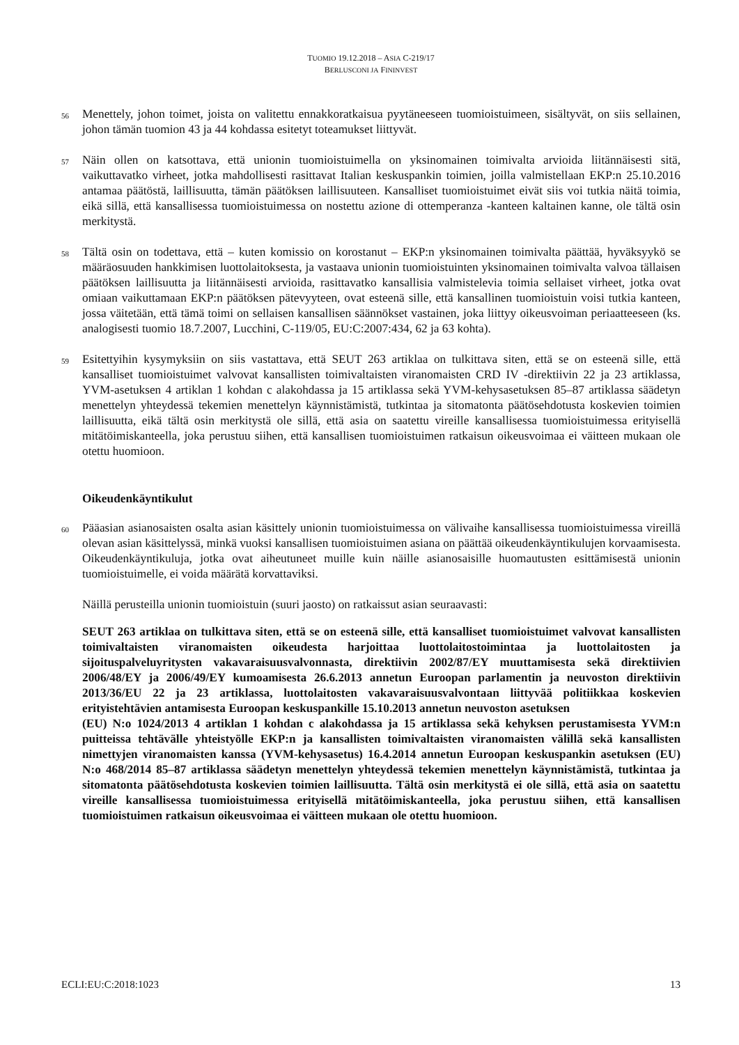TUOMIO 19.12.2018 – ASIA C-219/17
BERLUSCONI JA FININVEST
56
Menettely, johon toimet, joista on valitettu ennakkoratkaisua pyytäneeseen tuomioistuimeen, sisältyvät, on siis sellainen, johon tämän tuomion 43 ja 44 kohdassa esitetyt toteamukset liittyvät.
57
Näin ollen on katsottava, että unionin tuomioistuimella on yksinomainen toimivalta arvioida liitännäisesti sitä, vaikuttavatko virheet, jotka mahdollisesti rasittavat Italian keskuspankin toimien, joilla valmistellaan EKP:n 25.10.2016 antamaa päätöstä, laillisuutta, tämän päätöksen laillisuuteen. Kansalliset tuomioistuimet eivät siis voi tutkia näitä toimia, eikä sillä, että kansallisessa tuomioistuimessa on nostettu azione di ottemperanza -kanteen kaltainen kanne, ole tältä osin merkitystä.
58
Tältä osin on todettava, että – kuten komissio on korostanut – EKP:n yksinomainen toimivalta päättää, hyväksyykö se määräosuuden hankkimisen luottolaitoksesta, ja vastaava unionin tuomioistuinten yksinomainen toimivalta valvoa tällaisen päätöksen laillisuutta ja liitännäisesti arvioida, rasittavatko kansallisia valmistelevia toimia sellaiset virheet, jotka ovat omiaan vaikuttamaan EKP:n päätöksen pätevyyteen, ovat esteenä sille, että kansallinen tuomioistuin voisi tutkia kanteen, jossa väitetään, että tämä toimi on sellaisen kansallisen säännökset vastainen, joka liittyy oikeusvoiman periaatteeseen (ks. analogisesti tuomio 18.7.2007, Lucchini, C-119/05, EU:C:2007:434, 62 ja 63 kohta).
59
Esitettyihin kysymyksiin on siis vastattava, että SEUT 263 artiklaa on tulkittava siten, että se on esteenä sille, että kansalliset tuomioistuimet valvovat kansallisten toimivaltaisten viranomaisten CRD IV -direktiivin 22 ja 23 artiklassa, YVM-asetuksen 4 artiklan 1 kohdan c alakohdassa ja 15 artiklassa sekä YVM-kehysasetuksen 85–87 artiklassa säädetyn menettelyn yhteydessä tekemien menettelyn käynnistämistä, tutkintaa ja sitomatonta päätösehdotusta koskevien toimien laillisuutta, eikä tältä osin merkitystä ole sillä, että asia on saatettu vireille kansallisessa tuomioistuimessa erityisellä mitätöimiskanteella, joka perustuu siihen, että kansallisen tuomioistuimen ratkaisun oikeusvoimaa ei väitteen mukaan ole otettu huomioon.
Oikeudenkäyntikulut
60
Pääasian asianosaisten osalta asian käsittely unionin tuomioistuimessa on välivaihe kansallisessa tuomioistuimessa vireillä olevan asian käsittelyssä, minkä vuoksi kansallisen tuomioistuimen asiana on päättää oikeudenkäyntikulujen korvaamisesta. Oikeudenkäyntikuluja, jotka ovat aiheutuneet muille kuin näille asianosaisille huomautusten esittämisestä unionin tuomioistuimelle, ei voida määrätä korvattaviksi.
Näillä perusteilla unionin tuomioistuin (suuri jaosto) on ratkaissut asian seuraavasti:
SEUT 263 artiklaa on tulkittava siten, että se on esteenä sille, että kansalliset tuomioistuimet valvovat kansallisten toimivaltaisten viranomaisten oikeudesta harjoittaa luottolaitostoimintaa ja luottolaitosten ja sijoituspalveluyritysten vakavaraisuusvalvonnasta, direktiivin 2002/87/EY muuttamisesta sekä direktiivien 2006/48/EY ja 2006/49/EY kumoamisesta 26.6.2013 annetun Euroopan parlamentin ja neuvoston direktiivin 2013/36/EU 22 ja 23 artiklassa, luottolaitosten vakavaraisuusvalvontaan liittyvää politiikkaa koskevien erityistehtävien antamisesta Euroopan keskuspankille 15.10.2013 annetun neuvoston asetuksen
(EU) N:o 1024/2013 4 artiklan 1 kohdan c alakohdassa ja 15 artiklassa sekä kehyksen perustamisesta YVM:n puitteissa tehtävälle yhteistyölle EKP:n ja kansallisten toimivaltaisten viranomaisten välillä sekä kansallisten nimettyjen viranomaisten kanssa (YVM-kehysasetus) 16.4.2014 annetun Euroopan keskuspankin asetuksen (EU) N:o 468/2014 85–87 artiklassa säädetyn menettelyn yhteydessä tekemien menettelyn käynnistämistä, tutkintaa ja sitomatonta päätösehdotusta koskevien toimien laillisuutta. Tältä osin merkitystä ei ole sillä, että asia on saatettu vireille kansallisessa tuomioistuimessa erityisellä mitätöimiskanteella, joka perustuu siihen, että kansallisen tuomioistuimen ratkaisun oikeusvoimaa ei väitteen mukaan ole otettu huomioon.
ECLI:EU:C:2018:1023 13